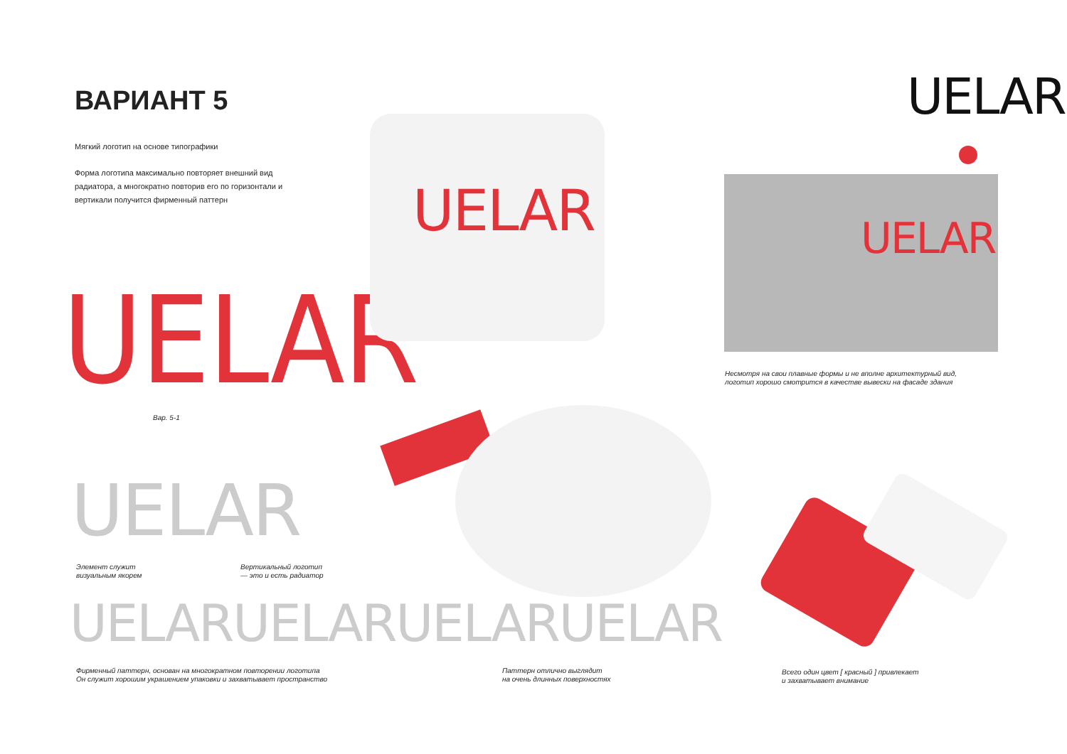ВАРИАНТ 5
Мягкий логотип на основе типографики
Форма логотипа максимально повторяет внешний вид радиатора, а многократно повторив его по горизонтали и вертикали получится фирменный паттерн
UELAR
Вар. 5-1
UELAR
Элемент служит
визуальным якорем
Вертикальный логотип
— это и есть радиатор
UELARUELARUELARUELAR
Фирменный паттерн, основан на многократном повторении логотипа
Он служит хорошим украшением упаковки и захватывает пространство
UELAR
Паттерн отлично выглядит
на очень длинных поверхностях
UELAR
UELAR
Несмотря на свои плавные формы и не вполне архитектурный вид,
логотип хорошо смотрится в качестве вывески на фасаде здания
Всего один цвет [ красный ] привлекает
и захватывает внимание